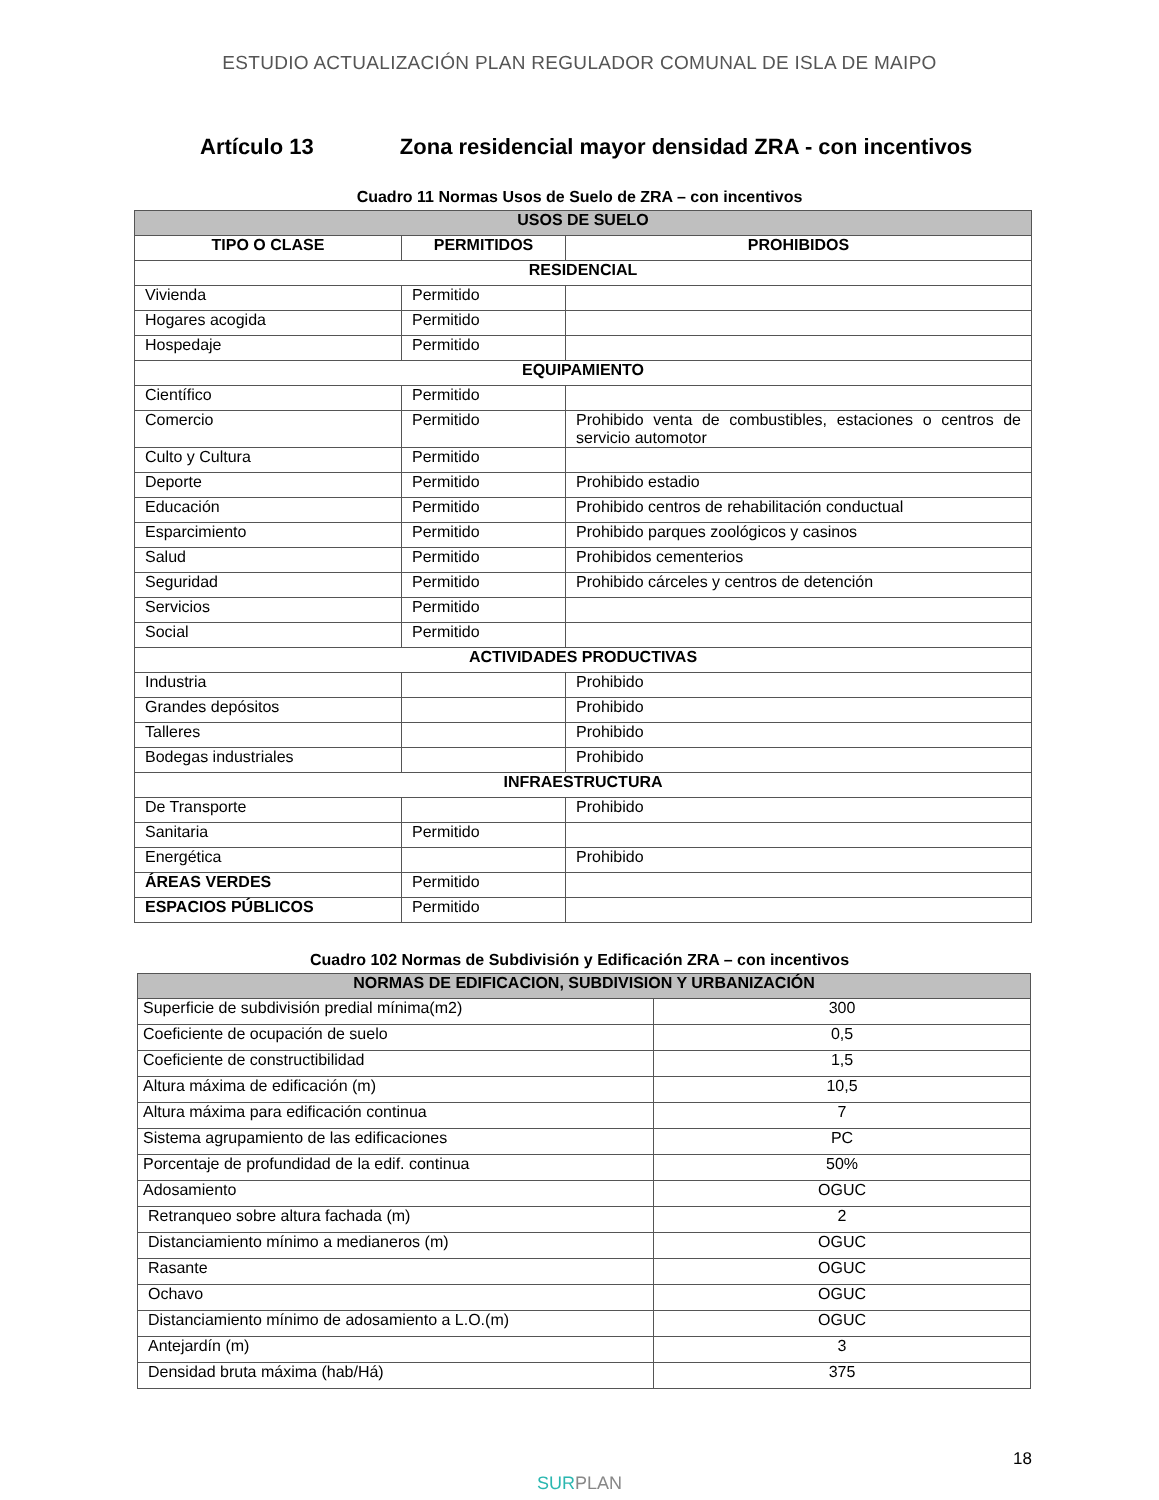ESTUDIO ACTUALIZACIÓN PLAN REGULADOR COMUNAL DE ISLA DE MAIPO
Artículo 13 Zona residencial mayor densidad ZRA - con incentivos
Cuadro 11 Normas Usos de Suelo de ZRA – con incentivos
| USOS DE SUELO | | |
| --- | --- | --- |
| TIPO O CLASE | PERMITIDOS | PROHIBIDOS |
| RESIDENCIAL | | |
| Vivienda | Permitido | |
| Hogares acogida | Permitido | |
| Hospedaje | Permitido | |
| EQUIPAMIENTO | | |
| Científico | Permitido | |
| Comercio | Permitido | Prohibido venta de combustibles, estaciones o centros de servicio automotor |
| Culto y Cultura | Permitido | |
| Deporte | Permitido | Prohibido estadio |
| Educación | Permitido | Prohibido centros de rehabilitación conductual |
| Esparcimiento | Permitido | Prohibido parques zoológicos y casinos |
| Salud | Permitido | Prohibidos cementerios |
| Seguridad | Permitido | Prohibido cárceles y centros de detención |
| Servicios | Permitido | |
| Social | Permitido | |
| ACTIVIDADES PRODUCTIVAS | | |
| Industria | | Prohibido |
| Grandes depósitos | | Prohibido |
| Talleres | | Prohibido |
| Bodegas industriales | | Prohibido |
| INFRAESTRUCTURA | | |
| De Transporte | | Prohibido |
| Sanitaria | Permitido | |
| Energética | | Prohibido |
| ÁREAS VERDES | Permitido | |
| ESPACIOS PÚBLICOS | Permitido | |
Cuadro 102 Normas de Subdivisión y Edificación ZRA – con incentivos
| NORMAS DE EDIFICACION, SUBDIVISION Y URBANIZACIÓN | |
| --- | --- |
| Superficie de subdivisión predial mínima(m2) | 300 |
| Coeficiente de ocupación de suelo | 0,5 |
| Coeficiente de constructibilidad | 1,5 |
| Altura máxima de edificación (m) | 10,5 |
| Altura máxima para edificación continua | 7 |
| Sistema agrupamiento de las edificaciones | PC |
| Porcentaje de profundidad de la edif. continua | 50% |
| Adosamiento | OGUC |
| Retranqueo sobre altura fachada (m) | 2 |
| Distanciamiento mínimo a medianeros (m) | OGUC |
| Rasante | OGUC |
| Ochavo | OGUC |
| Distanciamiento mínimo de adosamiento a L.O.(m) | OGUC |
| Antejardín (m) | 3 |
| Densidad bruta máxima (hab/Há) | 375 |
18
SURPLAN